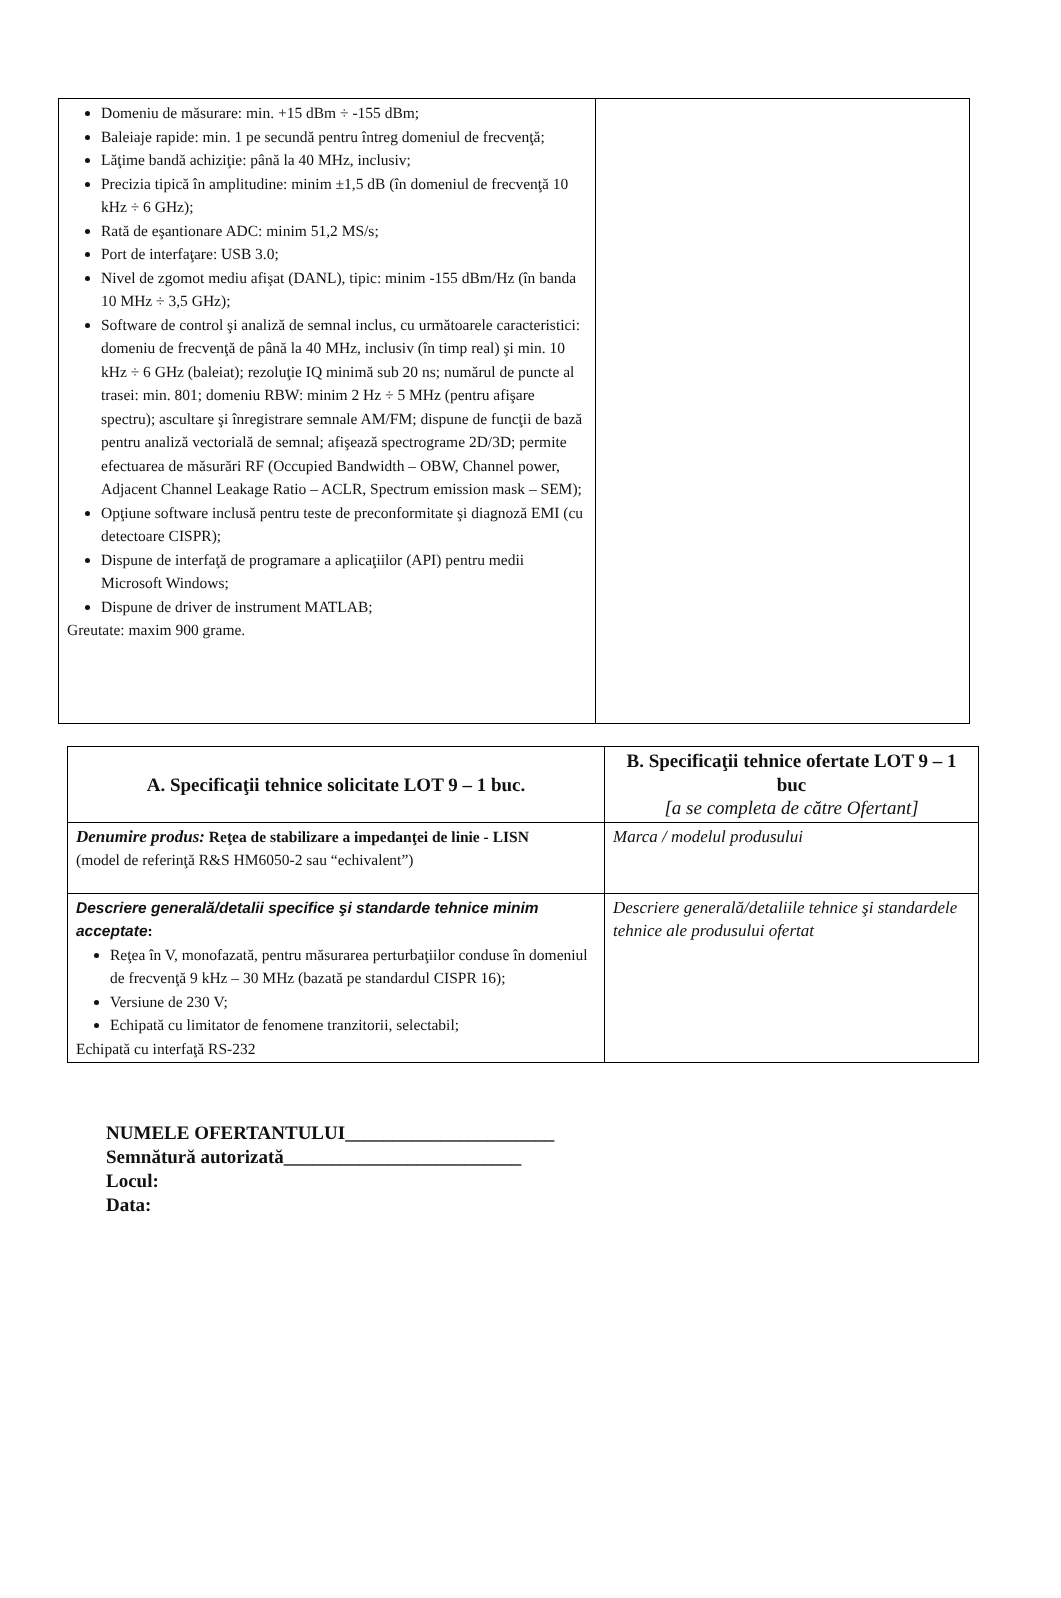| Domeniu de măsurare: min. +15 dBm ÷ -155 dBm; Baleiaje rapide: min. 1 pe secundă pentru întreg domeniul de frecvenţă; Lăţime bandă achiziţie: până la 40 MHz, inclusiv; Precizia tipică în amplitudine: minim ±1,5 dB (în domeniul de frecvenţă 10 kHz ÷ 6 GHz); Rată de eşantionare ADC: minim 51,2 MS/s; Port de interfaţare: USB 3.0; Nivel de zgomot mediu afişat (DANL), tipic: minim -155 dBm/Hz (în banda 10 MHz ÷ 3,5 GHz); Software de control şi analiză de semnal inclus, cu următoarele caracteristici: domeniu de frecvenţă de până la 40 MHz, inclusiv (în timp real) şi min. 10 kHz ÷ 6 GHz (baleiat); rezoluţie IQ minimă sub 20 ns; numărul de puncte al trasei: min. 801; domeniu RBW: minim 2 Hz ÷ 5 MHz (pentru afişare spectru); ascultare şi înregistrare semnale AM/FM; dispune de funcţii de bază pentru analiză vectorială de semnal; afişează spectrograme 2D/3D; permite efectuarea de măsurări RF (Occupied Bandwidth – OBW, Channel power, Adjacent Channel Leakage Ratio – ACLR, Spectrum emission mask – SEM); Opţiune software inclusă pentru teste de preconformitate şi diagnoză EMI (cu detectoare CISPR); Dispune de interfaţă de programare a aplicaţiilor (API) pentru medii Microsoft Windows; Dispune de driver de instrument MATLAB; Greutate: maxim 900 grame. | |
| A. Specificaţii tehnice solicitate LOT 9 – 1 buc. | B. Specificaţii tehnice ofertate LOT 9 – 1 buc [a se completa de către Ofertant] |
| Denumire produs: Reţea de stabilizare a impedanţei de linie - LISN (model de referinţă R&S HM6050-2 sau “echivalent”) | Marca / modelul produsului |
| Descriere generală/detalii specifice şi standarde tehnice minim acceptate : Reţea în V, monofazată, pentru măsurarea perturbaţiilor conduse în domeniul de frecvenţă 9 kHz – 30 MHz (bazată pe standardul CISPR 16); Versiune de 230 V; Echipată cu limitator de fenomene tranzitorii, selectabil; Echipată cu interfaţă RS-232 | Descriere generală/detaliile tehnice şi standardele tehnice ale produsului ofertat |
NUMELE OFERTANTULUI______________________
Semnătură autorizată_________________________
Locul:
Data: